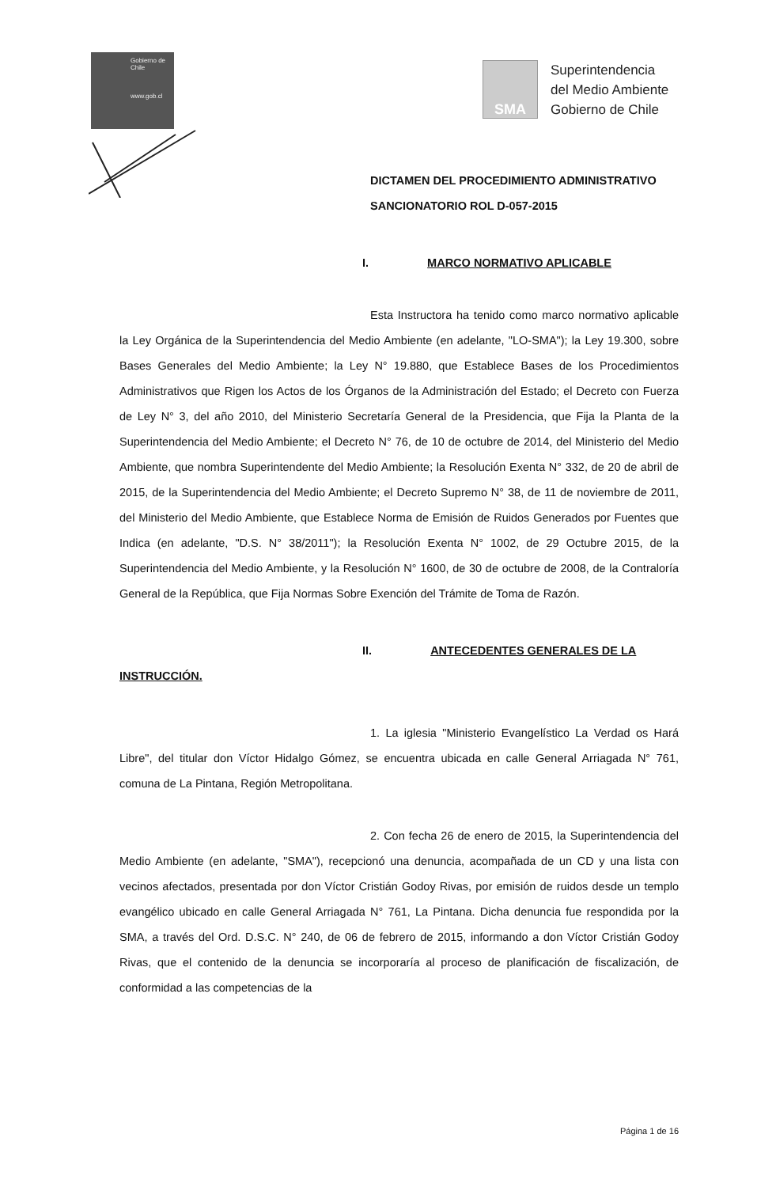Gobierno de Chile
www.gob.cl
SMA
Superintendencia
del Medio Ambiente
Gobierno de Chile
DICTAMEN DEL PROCEDIMIENTO ADMINISTRATIVO
SANCIONATORIO ROL D-057-2015
I. MARCO NORMATIVO APLICABLE
Esta Instructora ha tenido como marco normativo aplicable la Ley Orgánica de la Superintendencia del Medio Ambiente (en adelante, "LO-SMA"); la Ley 19.300, sobre Bases Generales del Medio Ambiente; la Ley N° 19.880, que Establece Bases de los Procedimientos Administrativos que Rigen los Actos de los Órganos de la Administración del Estado; el Decreto con Fuerza de Ley N° 3, del año 2010, del Ministerio Secretaría General de la Presidencia, que Fija la Planta de la Superintendencia del Medio Ambiente; el Decreto N° 76, de 10 de octubre de 2014, del Ministerio del Medio Ambiente, que nombra Superintendente del Medio Ambiente; la Resolución Exenta N° 332, de 20 de abril de 2015, de la Superintendencia del Medio Ambiente; el Decreto Supremo N° 38, de 11 de noviembre de 2011, del Ministerio del Medio Ambiente, que Establece Norma de Emisión de Ruidos Generados por Fuentes que Indica (en adelante, "D.S. N° 38/2011"); la Resolución Exenta N° 1002, de 29 Octubre 2015, de la Superintendencia del Medio Ambiente, y la Resolución N° 1600, de 30 de octubre de 2008, de la Contraloría General de la República, que Fija Normas Sobre Exención del Trámite de Toma de Razón.
II. ANTECEDENTES GENERALES DE LA
INSTRUCCIÓN.
1. La iglesia "Ministerio Evangelístico La Verdad os Hará Libre", del titular don Víctor Hidalgo Gómez, se encuentra ubicada en calle General Arriagada N° 761, comuna de La Pintana, Región Metropolitana.
2. Con fecha 26 de enero de 2015, la Superintendencia del Medio Ambiente (en adelante, "SMA"), recepcionó una denuncia, acompañada de un CD y una lista con vecinos afectados, presentada por don Víctor Cristián Godoy Rivas, por emisión de ruidos desde un templo evangélico ubicado en calle General Arriagada N° 761, La Pintana. Dicha denuncia fue respondida por la SMA, a través del Ord. D.S.C. N° 240, de 06 de febrero de 2015, informando a don Víctor Cristián Godoy Rivas, que el contenido de la denuncia se incorporaría al proceso de planificación de fiscalización, de conformidad a las competencias de la
Página 1 de 16